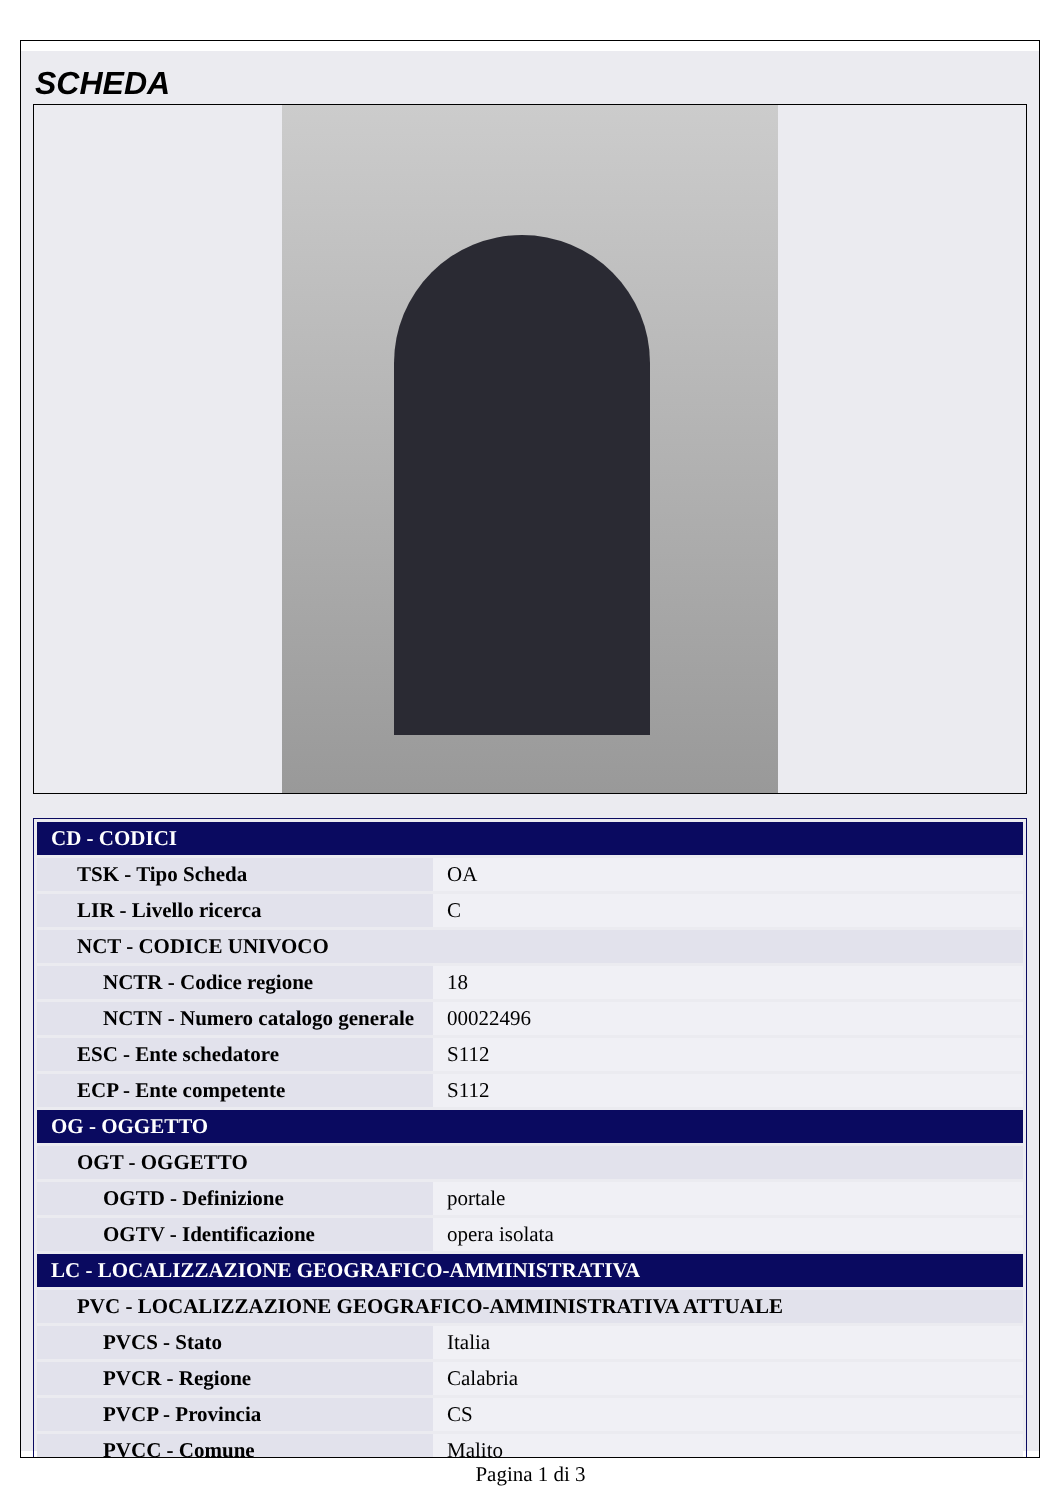SCHEDA
| CD - CODICI | |
| TSK - Tipo Scheda | OA |
| LIR - Livello ricerca | C |
| NCT - CODICE UNIVOCO | |
| NCTR - Codice regione | 18 |
| NCTN - Numero catalogo generale | 00022496 |
| ESC - Ente schedatore | S112 |
| ECP - Ente competente | S112 |
| OG - OGGETTO | |
| OGT - OGGETTO | |
| OGTD - Definizione | portale |
| OGTV - Identificazione | opera isolata |
| LC - LOCALIZZAZIONE GEOGRAFICO-AMMINISTRATIVA | |
| PVC - LOCALIZZAZIONE GEOGRAFICO-AMMINISTRATIVA ATTUALE | |
| PVCS - Stato | Italia |
| PVCR - Regione | Calabria |
| PVCP - Provincia | CS |
| PVCC - Comune | Malito |
Pagina 1 di 3